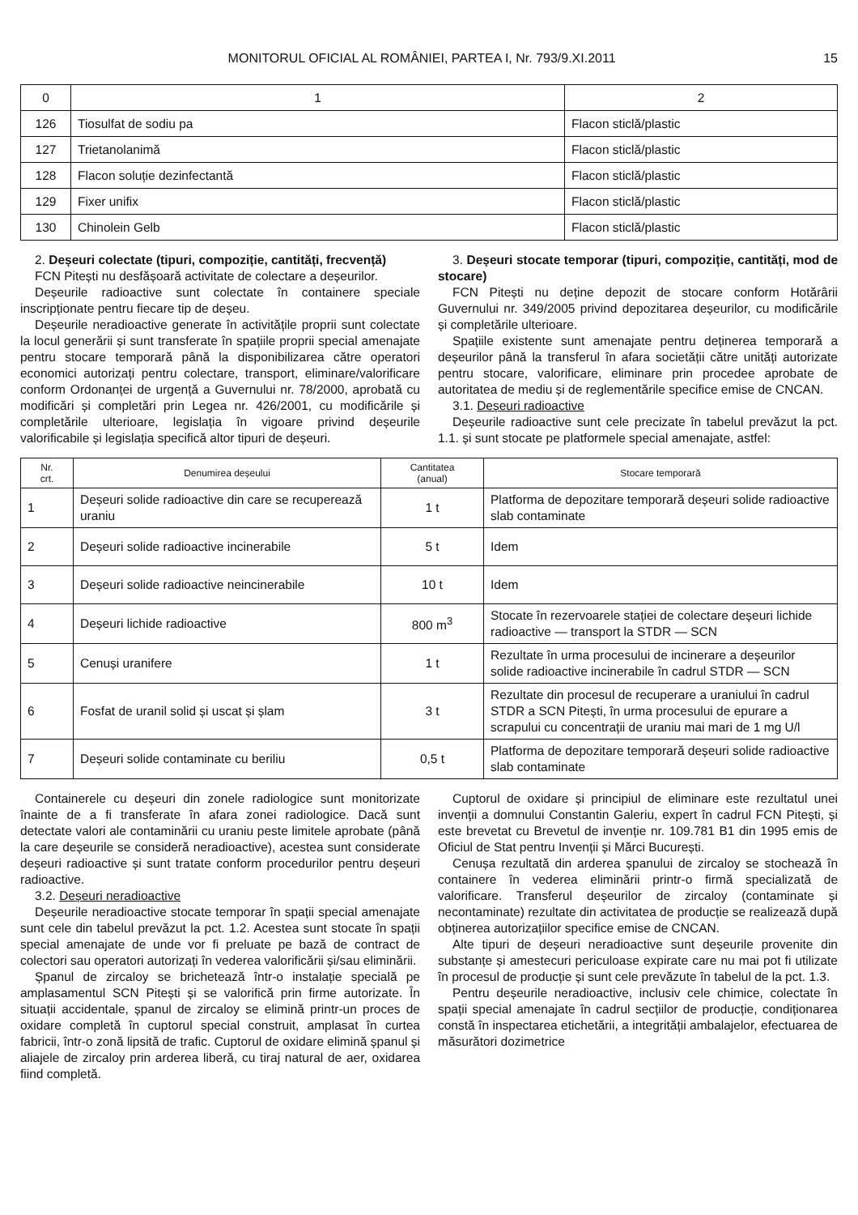MONITORUL OFICIAL AL ROMÂNIEI, PARTEA I, Nr. 793/9.XI.2011 15
| 0 | 1 | 2 |
| --- | --- | --- |
| 126 | Tiosulfat de sodiu pa | Flacon sticlă/plastic |
| 127 | Trietanolanimă | Flacon sticlă/plastic |
| 128 | Flacon soluție dezinfectantă | Flacon sticlă/plastic |
| 129 | Fixer unifix | Flacon sticlă/plastic |
| 130 | Chinolein Gelb | Flacon sticlă/plastic |
2. Deșeuri colectate (tipuri, compoziție, cantități, frecvență)
FCN Pitești nu desfășoară activitate de colectare a deșeurilor.
Deșeurile radioactive sunt colectate în containere speciale inscripționate pentru fiecare tip de deșeu.
Deșeurile neradioactive generate în activitățile proprii sunt colectate la locul generării și sunt transferate în spațiile proprii special amenajate pentru stocare temporară până la disponibilizarea către operatori economici autorizați pentru colectare, transport, eliminare/valorificare conform Ordonanței de urgență a Guvernului nr. 78/2000, aprobată cu modificări și completări prin Legea nr. 426/2001, cu modificările și completările ulterioare, legislația în vigoare privind deșeurile valorificabile și legislația specifică altor tipuri de deșeuri.
3. Deșeuri stocate temporar (tipuri, compoziție, cantități, mod de stocare)
FCN Pitești nu deține depozit de stocare conform Hotărârii Guvernului nr. 349/2005 privind depozitarea deșeurilor, cu modificările și completările ulterioare.
Spațiile existente sunt amenajate pentru deținerea temporară a deșeurilor până la transferul în afara societății către unități autorizate pentru stocare, valorificare, eliminare prin procedee aprobate de autoritatea de mediu și de reglementările specifice emise de CNCAN.
3.1. Deșeuri radioactive
Deșeurile radioactive sunt cele precizate în tabelul prevăzut la pct. 1.1. și sunt stocate pe platformele special amenajate, astfel:
| Nr. crt. | Denumirea deșeului | Cantitatea (anual) | Stocare temporară |
| --- | --- | --- | --- |
| 1 | Deșeuri solide radioactive din care se recuperează uraniu | 1 t | Platforma de depozitare temporară deșeuri solide radioactive slab contaminate |
| 2 | Deșeuri solide radioactive incinerabile | 5 t | Idem |
| 3 | Deșeuri solide radioactive neincinerabile | 10 t | Idem |
| 4 | Deșeuri lichide radioactive | 800 m<sup>3</sup> | Stocate în rezervoarele stației de colectare deșeuri lichide radioactive — transport la STDR — SCN |
| 5 | Cenuși uranifere | 1 t | Rezultate în urma procesului de incinerare a deșeurilor solide radioactive incinerabile în cadrul STDR — SCN |
| 6 | Fosfat de uranil solid și uscat și șlam | 3 t | Rezultate din procesul de recuperare a uraniului în cadrul STDR a SCN Pitești, în urma procesului de epurare a scrapului cu concentrații de uraniu mai mari de 1 mg U/l |
| 7 | Deșeuri solide contaminate cu beriliu | 0,5 t | Platforma de depozitare temporară deșeuri solide radioactive slab contaminate |
Containerele cu deșeuri din zonele radiologice sunt monitorizate înainte de a fi transferate în afara zonei radiologice. Dacă sunt detectate valori ale contaminării cu uraniu peste limitele aprobate (până la care deșeurile se consideră neradioactive), acestea sunt considerate deșeuri radioactive și sunt tratate conform procedurilor pentru deșeuri radioactive.
3.2. Deșeuri neradioactive
Deșeurile neradioactive stocate temporar în spații special amenajate sunt cele din tabelul prevăzut la pct. 1.2. Acestea sunt stocate în spații special amenajate de unde vor fi preluate pe bază de contract de colectori sau operatori autorizați în vederea valorificării și/sau eliminării.
Șpanul de zircaloy se brichetează într-o instalație specială pe amplasamentul SCN Pitești și se valorifică prin firme autorizate. În situații accidentale, șpanul de zircaloy se elimină printr-un proces de oxidare completă în cuptorul special construit, amplasat în curtea fabricii, într-o zonă lipsită de trafic. Cuptorul de oxidare elimină șpanul și aliajele de zircaloy prin arderea liberă, cu tiraj natural de aer, oxidarea fiind completă.
Cuptorul de oxidare și principiul de eliminare este rezultatul unei invenții a domnului Constantin Galeriu, expert în cadrul FCN Pitești, și este brevetat cu Brevetul de invenție nr. 109.781 B1 din 1995 emis de Oficiul de Stat pentru Invenții și Mărci București.
Cenușa rezultată din arderea șpanului de zircaloy se stochează în containere în vederea eliminării printr-o firmă specializată de valorificare. Transferul deșeurilor de zircaloy (contaminate și necontaminate) rezultate din activitatea de producție se realizează după obținerea autorizațiilor specifice emise de CNCAN.
Alte tipuri de deșeuri neradioactive sunt deșeurile provenite din substanțe și amestecuri periculoase expirate care nu mai pot fi utilizate în procesul de producție și sunt cele prevăzute în tabelul de la pct. 1.3.
Pentru deșeurile neradioactive, inclusiv cele chimice, colectate în spații special amenajate în cadrul secțiilor de producție, condiționarea constă în inspectarea etichetării, a integrității ambalajelor, efectuarea de măsurători dozimetrice